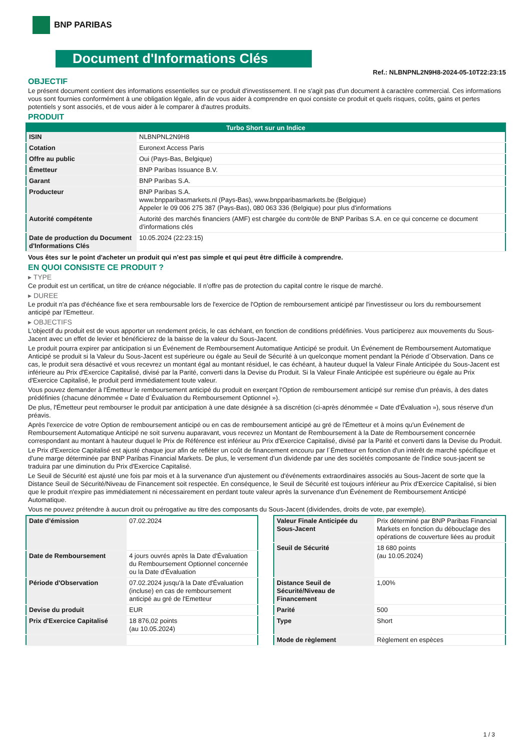BNP PARIBAS
Document d'Informations Clés
Ref.: NLBNPNL2N9H8-2024-05-10T22:23:15
OBJECTIF
Le présent document contient des informations essentielles sur ce produit d'investissement. Il ne s'agit pas d'un document à caractère commercial. Ces informations vous sont fournies conformément à une obligation légale, afin de vous aider à comprendre en quoi consiste ce produit et quels risques, coûts, gains et pertes potentiels y sont associés, et de vous aider à le comparer à d'autres produits.
PRODUIT
| Turbo Short sur un Indice | |
| --- | --- |
| ISIN | NLBNPNL2N9H8 |
| Cotation | Euronext Access Paris |
| Offre au public | Oui (Pays-Bas, Belgique) |
| Émetteur | BNP Paribas Issuance B.V. |
| Garant | BNP Paribas S.A. |
| Producteur | BNP Paribas S.A. www.bnpparibasmarkets.nl (Pays-Bas), www.bnpparibasmarkets.be (Belgique) Appeler le 09 006 275 387 (Pays-Bas), 080 063 336 (Belgique) pour plus d'informations |
| Autorité compétente | Autorité des marchés financiers (AMF) est chargée du contrôle de BNP Paribas S.A. en ce qui concerne ce document d’informations clés |
| Date de production du Document d'Informations Clés | 10.05.2024 (22:23:15) |
Vous êtes sur le point d'acheter un produit qui n'est pas simple et qui peut être difficile à comprendre.
EN QUOI CONSISTE CE PRODUIT ?
▸ TYPE
Ce produit est un certificat, un titre de créance négociable. Il n’offre pas de protection du capital contre le risque de marché.
▸ DUREE
Le produit n'a pas d'échéance fixe et sera remboursable lors de l'exercice de l'Option de remboursement anticipé par l'investisseur ou lors du remboursement anticipé par l'Emetteur.
▸ OBJECTIFS
L'objectif du produit est de vous apporter un rendement précis, le cas échéant, en fonction de conditions prédéfinies. Vous participerez aux mouvements du Sous-Jacent avec un effet de levier et bénéficierez de la baisse de la valeur du Sous-Jacent.
Le produit pourra expirer par anticipation si un Événement de Remboursement Automatique Anticipé se produit. Un Événement de Remboursement Automatique Anticipé se produit si la Valeur du Sous-Jacent est supérieure ou égale au Seuil de Sécurité à un quelconque moment pendant la Période d´Observation. Dans ce cas, le produit sera désactivé et vous recevrez un montant égal au montant résiduel, le cas échéant, à hauteur duquel la Valeur Finale Anticipée du Sous-Jacent est inférieure au Prix d'Exercice Capitalisé, divisé par la Parité, converti dans la Devise du Produit. Si la Valeur Finale Anticipée est supérieure ou égale au Prix d'Exercice Capitalisé, le produit perd immédiatement toute valeur.
Vous pouvez demander à l'Émetteur le remboursement anticipé du produit en exerçant l'Option de remboursement anticipé sur remise d'un préavis, à des dates prédéfinies (chacune dénommée « Date d´Évaluation du Remboursement Optionnel »).
De plus, l'Émetteur peut rembourser le produit par anticipation à une date désignée à sa discrétion (ci-après dénommée « Date d'Évaluation »), sous réserve d'un préavis.
Après l'exercice de votre Option de remboursement anticipé ou en cas de remboursement anticipé au gré de l'Émetteur et à moins qu'un Événement de Remboursement Automatique Anticipé ne soit survenu auparavant, vous recevrez un Montant de Remboursement à la Date de Remboursement concernée correspondant au montant à hauteur duquel le Prix de Référence est inférieur au Prix d'Exercice Capitalisé, divisé par la Parité et converti dans la Devise du Produit.
Le Prix d'Exercice Capitalisé est ajusté chaque jour afin de refléter un coût de financement encouru par l´Émetteur en fonction d'un intérêt de marché spécifique et d'une marge déterminée par BNP Paribas Financial Markets. De plus, le versement d’un dividende par une des sociétés composante de l'indice sous-jacent se traduira par une diminution du Prix d'Exercice Capitalisé.
Le Seuil de Sécurité est ajusté une fois par mois et à la survenance d'un ajustement ou d'événements extraordinaires associés au Sous-Jacent de sorte que la Distance Seuil de Sécurité/Niveau de Financement soit respectée. En conséquence, le Seuil de Sécurité est toujours inférieur au Prix d'Exercice Capitalisé, si bien que le produit n'expire pas immédiatement ni nécessairement en perdant toute valeur après la survenance d'un Événement de Remboursement Anticipé Automatique.
Vous ne pouvez prétendre à aucun droit ou prérogative au titre des composants du Sous-Jacent (dividendes, droits de vote, par exemple).
| Date d’émission | 07.02.2024 |
| Date de Remboursement | 4 jours ouvrés après la Date d'Évaluation du Remboursement Optionnel concernée ou la Date d'Évaluation |
| Période d'Observation | 07.02.2024 jusqu'à la Date d'Évaluation (incluse) en cas de remboursement anticipé au gré de l'Emetteur |
| Devise du produit | EUR |
| Prix d'Exercice Capitalisé | 18 876,02 points (au 10.05.2024) |
| Valeur Finale Anticipée du Sous-Jacent | Prix déterminé par BNP Paribas Financial Markets en fonction du débouclage des opérations de couverture liées au produit |
| Seuil de Sécurité | 18 680 points (au 10.05.2024) |
| Distance Seuil de Sécurité/Niveau de Financement | 1,00% |
| Parité | 500 |
| Type | Short |
| Mode de règlement | Règlement en espèces |
1 / 3